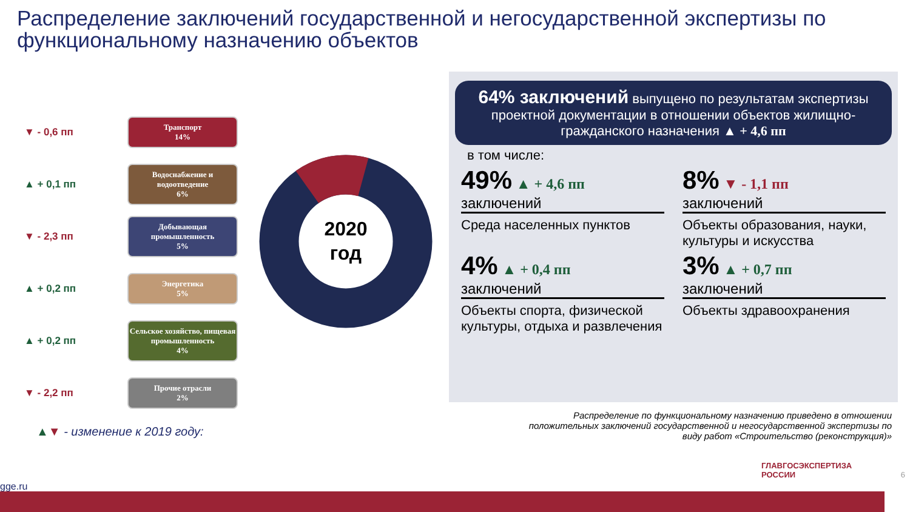Распределение заключений государственной и негосударственной экспертизы по функциональному назначению объектов
▼ - 0,6 пп
Транспорт
14%
▲ + 0,1 пп
Водоснабжение и водоотведение
6%
▼ - 2,3 пп
Добывающая промышленность
5%
▲ + 0,2 пп
Энергетика
5%
▲ + 0,2 пп
Сельское хозяйство, пищевая промышленность
4%
▼ - 2,2 пп
Прочие отрасли
2%
2020
год
64% заключений выпущено по результатам экспертизы проектной документации в отношении объектов жилищно-гражданского назначения ▲ + 4,6 пп
в том числе:
49% ▲ + 4,6 пп
заключений
Среда населенных пунктов
8% ▼ - 1,1 пп
заключений
Объекты образования, науки, культуры и искусства
4% ▲ + 0,4 пп
заключений
Объекты спорта, физической культуры, отдыха и развлечения
3% ▲ + 0,7 пп
заключений
Объекты здравоохранения
▲▼ - изменение к 2019 году:
Распределение по функциональному назначению приведено в отношении положительных заключений государственной и негосударственной экспертизы по виду работ «Строительство (реконструкция)»
ГЛАВГОСЭКСПЕРТИЗА
РОССИИ 6
gge.ru